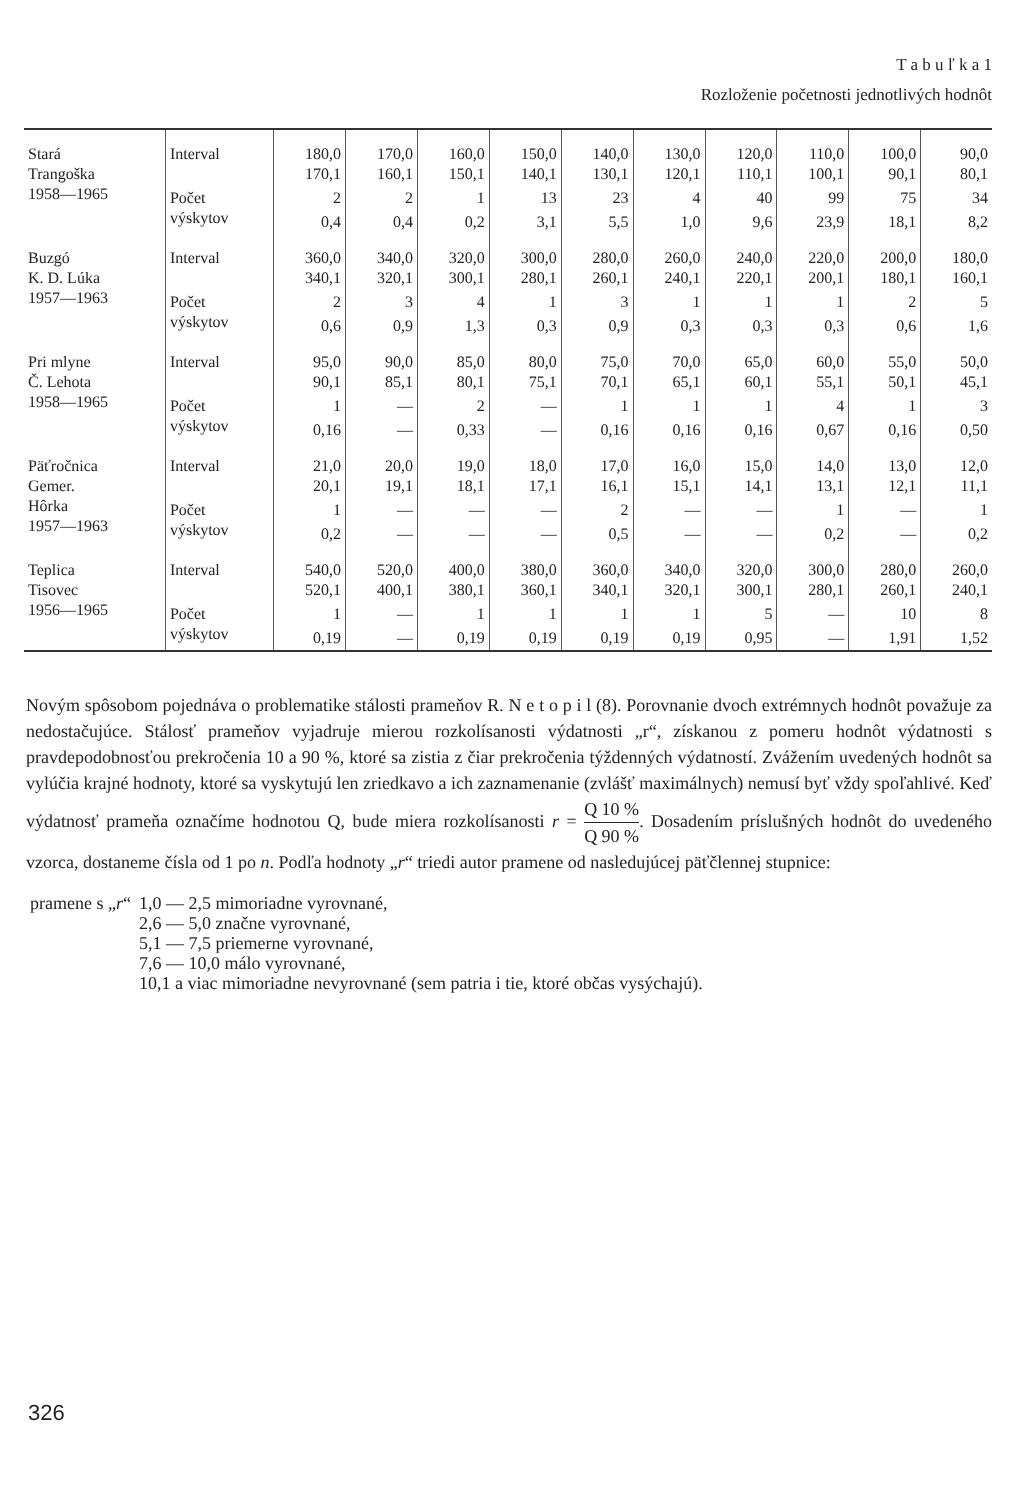T a b u ľ k a 1
Rozloženie početnosti jednotlivých hodnôt
| Stará Trangoška 1958—1965 | Interval | 180,0 170,1 | 170,0 160,1 | 160,0 150,1 | 150,0 140,1 | 140,0 130,1 | 130,0 120,1 | 120,0 110,1 | 110,0 100,1 | 100,0 90,1 | 90,0 80,1 |
| | Počet výskytov | 2 | 2 | 1 | 13 | 23 | 4 | 40 | 99 | 75 | 34 |
| | | 0,4 | 0,4 | 0,2 | 3,1 | 5,5 | 1,0 | 9,6 | 23,9 | 18,1 | 8,2 |
| Buzgó K. D. Lúka 1957—1963 | Interval | 360,0 340,1 | 340,0 320,1 | 320,0 300,1 | 300,0 280,1 | 280,0 260,1 | 260,0 240,1 | 240,0 220,1 | 220,0 200,1 | 200,0 180,1 | 180,0 160,1 |
| | Počet výskytov | 2 | 3 | 4 | 1 | 3 | 1 | 1 | 1 | 2 | 5 |
| | | 0,6 | 0,9 | 1,3 | 0,3 | 0,9 | 0,3 | 0,3 | 0,3 | 0,6 | 1,6 |
| Pri mlyne Č. Lehota 1958—1965 | Interval | 95,0 90,1 | 90,0 85,1 | 85,0 80,1 | 80,0 75,1 | 75,0 70,1 | 70,0 65,1 | 65,0 60,1 | 60,0 55,1 | 55,0 50,1 | 50,0 45,1 |
| | Počet výskytov | 1 | — | 2 | — | 1 | 1 | 1 | 4 | 1 | 3 |
| | | 0,16 | — | 0,33 | — | 0,16 | 0,16 | 0,16 | 0,67 | 0,16 | 0,50 |
| Päťročnica Gemer. Hôrka 1957—1963 | Interval | 21,0 20,1 | 20,0 19,1 | 19,0 18,1 | 18,0 17,1 | 17,0 16,1 | 16,0 15,1 | 15,0 14,1 | 14,0 13,1 | 13,0 12,1 | 12,0 11,1 |
| | Počet výskytov | 1 | — | — | — | 2 | — | — | 1 | — | 1 |
| | | 0,2 | — | — | — | 0,5 | — | — | 0,2 | — | 0,2 |
| Teplica Tisovec 1956—1965 | Interval | 540,0 520,1 | 520,0 400,1 | 400,0 380,1 | 380,0 360,1 | 360,0 340,1 | 340,0 320,1 | 320,0 300,1 | 300,0 280,1 | 280,0 260,1 | 260,0 240,1 |
| | Počet výskytov | 1 | — | 1 | 1 | 1 | 1 | 5 | — | 10 | 8 |
| | | 0,19 | — | 0,19 | 0,19 | 0,19 | 0,19 | 0,95 | — | 1,91 | 1,52 |
Novým spôsobom pojednáva o problematike stálosti prameňov R. N e t o p i l (8). Porovnanie dvoch extrémnych hodnôt považuje za nedostačujúce. Stálosť prameňov vyjadruje mierou rozkolísanosti výdatnosti „r“, získanou z pomeru hodnôt výdatnosti s pravdepodobnosťou prekročenia 10 a 90 %, ktoré sa zistia z čiar prekročenia týždenných výdatností. Zvážením uvedených hodnôt sa vylúčia krajné hodnoty, ktoré sa vyskytujú len zriedkavo a ich zaznamenanie (zvlášť maximálnych) nemusí byť vždy spoľahlivé. Keď výdatnosť prameňa označíme hodnotou Q, bude miera rozkolísanosti r = Q 10 % Q 90 %. Dosadením príslušných hodnôt do uvedeného vzorca, dostaneme čísla od 1 po n. Podľa hodnoty „r“ triedi autor pramene od nasledujúcej päťčlennej stupnice:
| pramene s „ r “ | 1,0 — 2,5 mimoriadne vyrovnané, |
| | 2,6 — 5,0 značne vyrovnané, |
| | 5,1 — 7,5 priemerne vyrovnané, |
| | 7,6 — 10,0 málo vyrovnané, |
| | 10,1 a viac mimoriadne nevyrovnané (sem patria i tie, ktoré občas vysýchajú). |
326